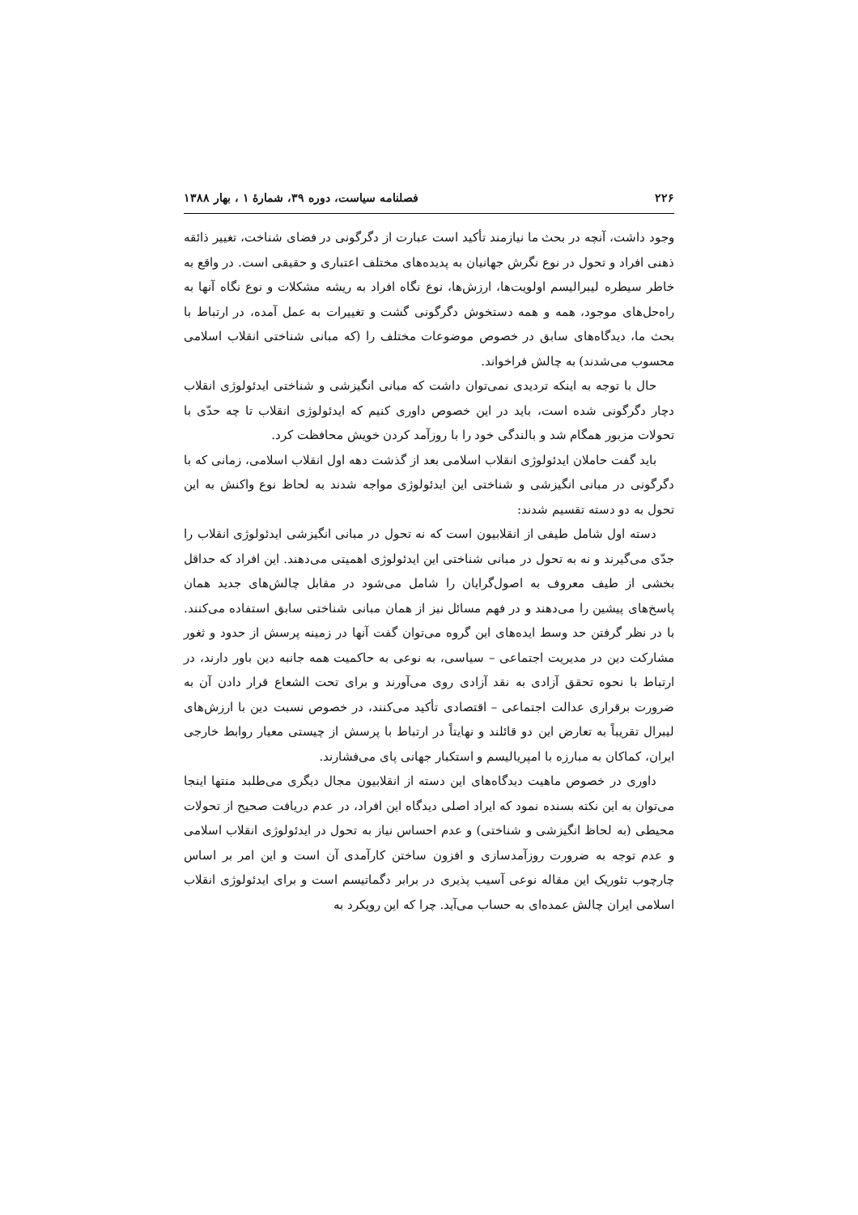۲۲۶ فصلنامه سیاست، دوره ۳۹، شمارۀ ۱ ، بهار ۱۳۸۸
وجود داشت، آنچه در بحث ما نیازمند تأکید است عبارت از دگرگونی در فضای شناخت، تغییر ذائقه ذهنی افراد و تحول در نوع نگرش جهانیان به پدیده‌های مختلف اعتباری و حقیقی است. در واقع به خاطر سیطره لیبرالیسم اولویت‌ها، ارزش‌ها، نوع نگاه افراد به ریشه مشکلات و نوع نگاه آنها به راه‌حل‌های موجود، همه و همه دستخوش دگرگونی گشت و تغییرات به عمل آمده، در ارتباط با بحث ما، دیدگاه‌های سابق در خصوص موضوعات مختلف را (که مبانی شناختی انقلاب اسلامی محسوب می‌شدند) به چالش فراخواند.
حال با توجه به اینکه تردیدی نمی‌توان داشت که مبانی انگیزشی و شناختی ایدئولوژی انقلاب دچار دگرگونی شده است، باید در این خصوص داوری کنیم که ایدئولوژی انقلاب تا چه حدّی با تحولات مزبور همگام شد و بالندگی خود را با روزآمد کردن خویش محافظت کرد.
باید گفت حاملان ایدئولوژی انقلاب اسلامی بعد از گذشت دهه اول انقلاب اسلامی، زمانی که با دگرگونی در مبانی انگیزشی و شناختی این ایدئولوژی مواجه شدند به لحاظ نوع واکنش به این تحول به دو دسته تقسیم شدند:
دسته اول شامل طیفی از انقلابیون است که نه تحول در مبانی انگیزشی ایدئولوژی انقلاب را جدّی می‌گیرند و نه به تحول در مبانی شناختی این ایدئولوژی اهمیتی می‌دهند. این افراد که حداقل بخشی از طیف معروف به اصول‌گرایان را شامل می‌شود در مقابل چالش‌های جدید همان پاسخ‌های پیشین را می‌دهند و در فهم مسائل نیز از همان مبانی شناختی سابق استفاده می‌کنند. با در نظر گرفتن حد وسط ایده‌های این گروه می‌توان گفت آنها در زمینه پرسش از حدود و ثغور مشارکت دین در مدیریت اجتماعی – سیاسی، به نوعی به حاکمیت همه جانبه دین باور دارند، در ارتباط با نحوه تحقق آزادی به نقد آزادی روی می‌آورند و برای تحت الشعاع قرار دادن آن به ضرورت برقراری عدالت اجتماعی – اقتصادی تأکید می‌کنند، در خصوص نسبت دین با ارزش‌های لیبرال تقریباً به تعارض این دو قائلند و نهایتاً در ارتباط با پرسش از چیستی معیار روابط خارجی ایران، کماکان به مبارزه با امپریالیسم و استکبار جهانی پای می‌فشارند.
داوری در خصوص ماهیت دیدگاه‌های این دسته از انقلابیون مجال دیگری می‌طلبد منتها اینجا می‌توان به این نکته بسنده نمود که ایراد اصلی دیدگاه این افراد، در عدم دریافت صحیح از تحولات محیطی (به لحاظ انگیزشی و شناختی) و عدم احساس نیاز به تحول در ایدئولوژی انقلاب اسلامی و عدم توجه به ضرورت روزآمدسازی و افزون ساختن کارآمدی آن است و این امر بر اساس چارچوب تئوریک این مقاله نوعی آسیب پذیری در برابر دگماتیسم است و برای ایدئولوژی انقلاب اسلامی ایران چالش عمده‌ای به حساب می‌آید. چرا که این رویکرد به